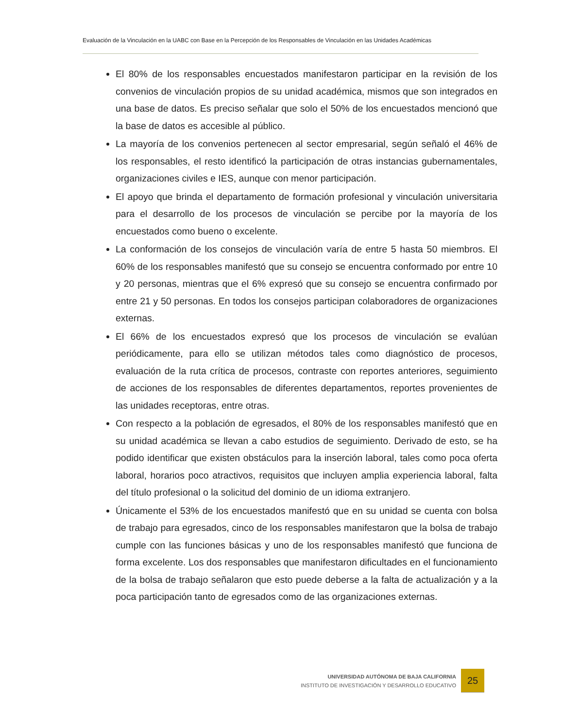Evaluación de la Vinculación en la UABC con Base en la Percepción de los Responsables de Vinculación en las Unidades Académicas
El 80% de los responsables encuestados manifestaron participar en la revisión de los convenios de vinculación propios de su unidad académica, mismos que son integrados en una base de datos. Es preciso señalar que solo el 50% de los encuestados mencionó que la base de datos es accesible al público.
La mayoría de los convenios pertenecen al sector empresarial, según señaló el 46% de los responsables, el resto identificó la participación de otras instancias gubernamentales, organizaciones civiles e IES, aunque con menor participación.
El apoyo que brinda el departamento de formación profesional y vinculación universitaria para el desarrollo de los procesos de vinculación se percibe por la mayoría de los encuestados como bueno o excelente.
La conformación de los consejos de vinculación varía de entre 5 hasta 50 miembros. El 60% de los responsables manifestó que su consejo se encuentra conformado por entre 10 y 20 personas, mientras que el 6% expresó que su consejo se encuentra confirmado por entre 21 y 50 personas. En todos los consejos participan colaboradores de organizaciones externas.
El 66% de los encuestados expresó que los procesos de vinculación se evalúan periódicamente, para ello se utilizan métodos tales como diagnóstico de procesos, evaluación de la ruta crítica de procesos, contraste con reportes anteriores, seguimiento de acciones de los responsables de diferentes departamentos, reportes provenientes de las unidades receptoras, entre otras.
Con respecto a la población de egresados, el 80% de los responsables manifestó que en su unidad académica se llevan a cabo estudios de seguimiento. Derivado de esto, se ha podido identificar que existen obstáculos para la inserción laboral, tales como poca oferta laboral, horarios poco atractivos, requisitos que incluyen amplia experiencia laboral, falta del título profesional o la solicitud del dominio de un idioma extranjero.
Únicamente el 53% de los encuestados manifestó que en su unidad se cuenta con bolsa de trabajo para egresados, cinco de los responsables manifestaron que la bolsa de trabajo cumple con las funciones básicas y uno de los responsables manifestó que funciona de forma excelente. Los dos responsables que manifestaron dificultades en el funcionamiento de la bolsa de trabajo señalaron que esto puede deberse a la falta de actualización y a la poca participación tanto de egresados como de las organizaciones externas.
UNIVERSIDAD AUTÓNOMA DE BAJA CALIFORNIA
INSTITUTO DE INVESTIGACIÓN Y DESARROLLO EDUCATIVO
25